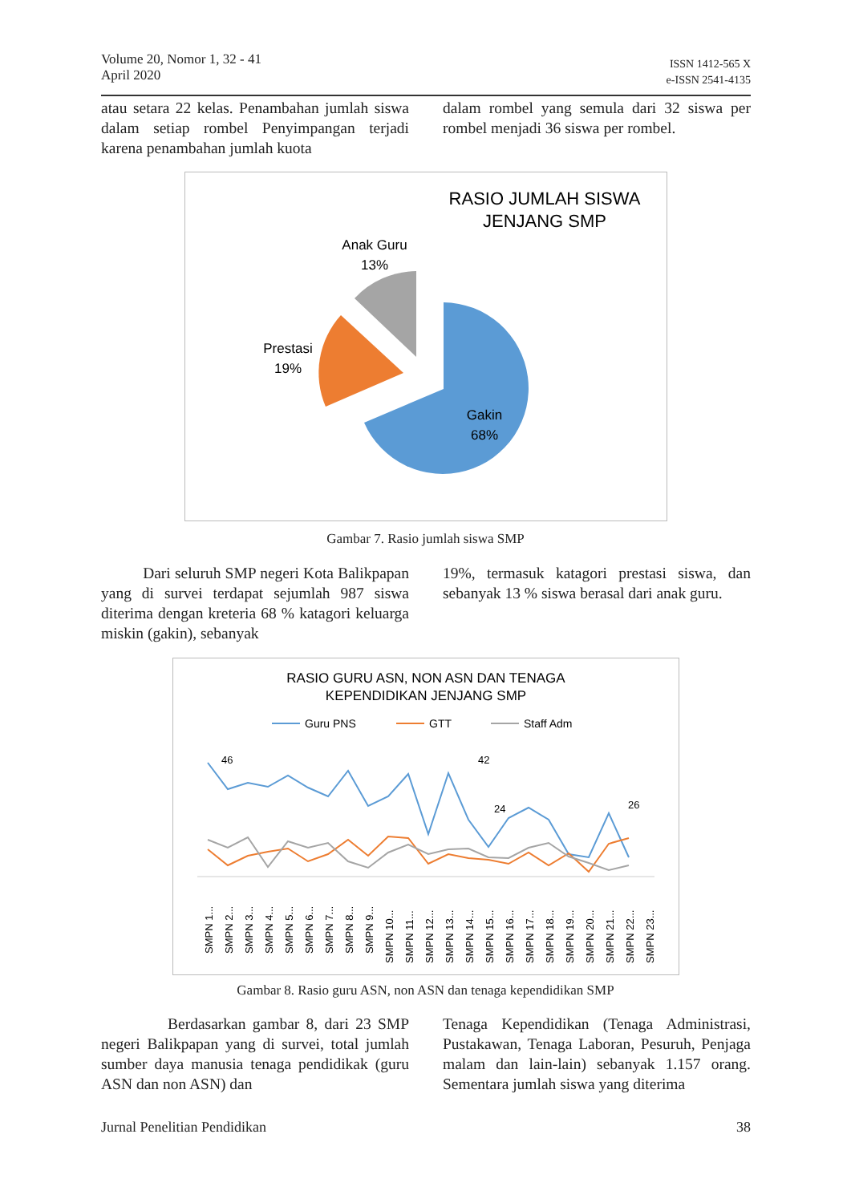Volume 20, Nomor 1, 32 - 41
April 2020
ISSN 1412-565 X
e-ISSN 2541-4135
atau setara 22 kelas. Penambahan jumlah siswa dalam setiap rombel Penyimpangan terjadi karena penambahan jumlah kuota
dalam rombel yang semula dari 32 siswa per rombel menjadi 36 siswa per rombel.
RASIO JUMLAH SISWA
JENJANG SMP
Anak Guru
13%
Prestasi
19%
Gakin
68%
Gambar 7. Rasio jumlah siswa SMP
Dari seluruh SMP negeri Kota Balikpapan yang di survei terdapat sejumlah 987 siswa diterima dengan kreteria 68 % katagori keluarga miskin (gakin), sebanyak
19%, termasuk katagori prestasi siswa, dan sebanyak 13 % siswa berasal dari anak guru.
RASIO GURU ASN, NON ASN DAN TENAGA
KEPENDIDIKAN JENJANG SMP
Guru PNS
GTT
Staff Adm
46
42
24
26
SMPN 1...
SMPN 2...
SMPN 3...
SMPN 4...
SMPN 5...
SMPN 6...
SMPN 7...
SMPN 8...
SMPN 9...
SMPN 10...
SMPN 11...
SMPN 12...
SMPN 13...
SMPN 14...
SMPN 15...
SMPN 16...
SMPN 17...
SMPN 18...
SMPN 19...
SMPN 20...
SMPN 21...
SMPN 22...
SMPN 23...
Gambar 8. Rasio guru ASN, non ASN dan tenaga kependidikan SMP
Berdasarkan gambar 8, dari 23 SMP negeri Balikpapan yang di survei, total jumlah sumber daya manusia tenaga pendidikak (guru ASN dan non ASN) dan
Tenaga Kependidikan (Tenaga Administrasi, Pustakawan, Tenaga Laboran, Pesuruh, Penjaga malam dan lain-lain) sebanyak 1.157 orang. Sementara jumlah siswa yang diterima
Jurnal Penelitian Pendidikan 38